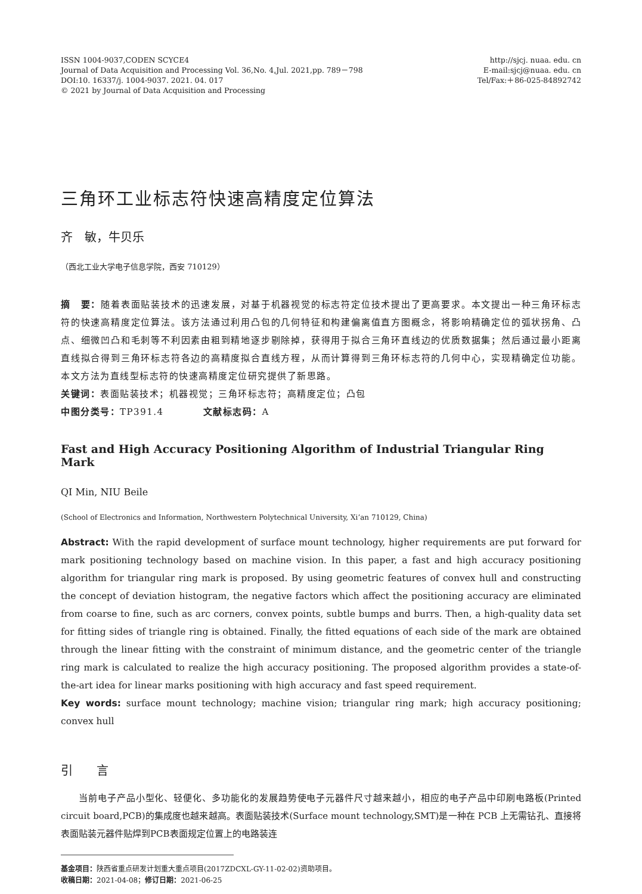ISSN 1004-9037,CODEN SCYCE4
Journal of Data Acquisition and Processing Vol. 36,No. 4,Jul. 2021,pp. 789－798
DOI:10. 16337/j. 1004-9037. 2021. 04. 017
© 2021 by Journal of Data Acquisition and Processing
http://sjcj. nuaa. edu. cn
E-mail:sjcj@nuaa. edu. cn
Tel/Fax:＋86-025-84892742
三角环工业标志符快速高精度定位算法
齐　敏，牛贝乐
（西北工业大学电子信息学院，西安 710129）
摘　要：随着表面贴装技术的迅速发展，对基于机器视觉的标志符定位技术提出了更高要求。本文提出一种三角环标志符的快速高精度定位算法。该方法通过利用凸包的几何特征和构建偏离值直方图概念，将影响精确定位的弧状拐角、凸点、细微凹凸和毛刺等不利因素由粗到精地逐步剔除掉，获得用于拟合三角环直线边的优质数据集；然后通过最小距离直线拟合得到三角环标志符各边的高精度拟合直线方程，从而计算得到三角环标志符的几何中心，实现精确定位功能。本文方法为直线型标志符的快速高精度定位研究提供了新思路。
关键词：表面贴装技术；机器视觉；三角环标志符；高精度定位；凸包
中图分类号：TP391.4　　　　文献标志码：A
Fast and High Accuracy Positioning Algorithm of Industrial Triangular Ring Mark
QI Min, NIU Beile
(School of Electronics and Information, Northwestern Polytechnical University, Xi’an 710129, China)
Abstract: With the rapid development of surface mount technology, higher requirements are put forward for mark positioning technology based on machine vision. In this paper, a fast and high accuracy positioning algorithm for triangular ring mark is proposed. By using geometric features of convex hull and constructing the concept of deviation histogram, the negative factors which affect the positioning accuracy are eliminated from coarse to fine, such as arc corners, convex points, subtle bumps and burrs. Then, a high-quality data set for fitting sides of triangle ring is obtained. Finally, the fitted equations of each side of the mark are obtained through the linear fitting with the constraint of minimum distance, and the geometric center of the triangle ring mark is calculated to realize the high accuracy positioning. The proposed algorithm provides a state-of-the-art idea for linear marks positioning with high accuracy and fast speed requirement.
Key words: surface mount technology; machine vision; triangular ring mark; high accuracy positioning; convex hull
引　　言
当前电子产品小型化、轻便化、多功能化的发展趋势使电子元器件尺寸越来越小，相应的电子产品中印刷电路板(Printed circuit board,PCB)的集成度也越来越高。表面贴装技术(Surface mount technology,SMT)是一种在 PCB 上无需钻孔、直接将表面贴装元器件贴焊到PCB表面规定位置上的电路装连
基金项目：陕西省重点研发计划重大重点项目(2017ZDCXL-GY-11-02-02)资助项目。
收稿日期：2021-04-08；修订日期：2021-06-25